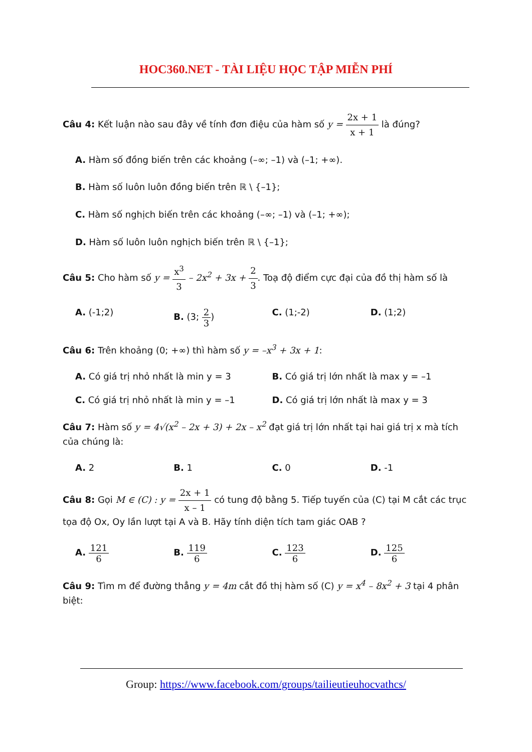HOC360.NET - TÀI LIỆU HỌC TẬP MIỄN PHÍ
Câu 4: Kết luận nào sau đây về tính đơn điệu của hàm số y = 2x + 1 x + 1 là đúng?
A. Hàm số đồng biến trên các khoảng (–∞; –1) và (–1; +∞).
B. Hàm số luôn luôn đồng biến trên ℝ \ {–1};
C. Hàm số nghịch biến trên các khoảng (–∞; –1) và (–1; +∞);
D. Hàm số luôn luôn nghịch biến trên ℝ \ {–1};
Câu 5: Cho hàm số y = x<sup>3</sup> 3 – 2x<sup>2</sup> + 3x + 2 3. Toạ độ điểm cực đại của đồ thị hàm số là
A. (-1;2) B. (3; 2 3) C. (1;-2) D. (1;2)
Câu 6: Trên khoảng (0; +∞) thì hàm số y = –x<sup>3</sup> + 3x + 1:
A. Có giá trị nhỏ nhất là min y = 3 B. Có giá trị lớn nhất là max y = –1
C. Có giá trị nhỏ nhất là min y = –1 D. Có giá trị lớn nhất là max y = 3
Câu 7: Hàm số y = 4√(x<sup>2</sup> – 2x + 3) + 2x – x<sup>2</sup> đạt giá trị lớn nhất tại hai giá trị x mà tích của chúng là:
A. 2 B. 1 C. 0 D. -1
Câu 8: Gọi M ∈ (C) : y = 2x + 1 x – 1 có tung độ bằng 5. Tiếp tuyến của (C) tại M cắt các trục tọa độ Ox, Oy lần lượt tại A và B. Hãy tính diện tích tam giác OAB ?
A. 121 6 B. 119 6 C. 123 6 D. 125 6
Câu 9: Tìm m để đường thẳng y = 4m cắt đồ thị hàm số (C) y = x<sup>4</sup> – 8x<sup>2</sup> + 3 tại 4 phân biệt:
Group: https://www.facebook.com/groups/tailieutieuhocvathcs/